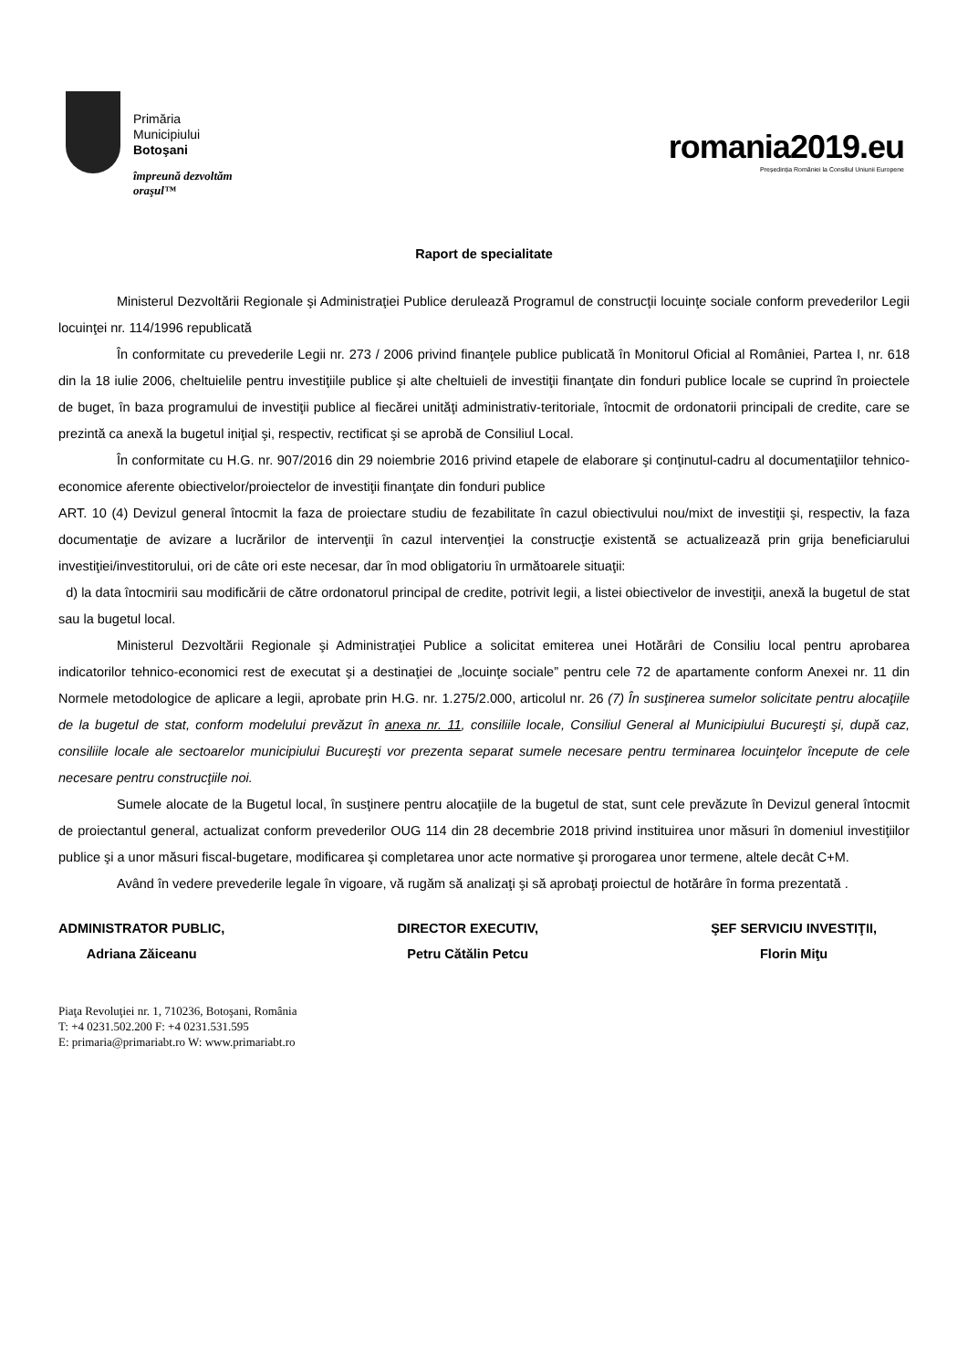Primăria
Municipiului
Botoşani
împreună dezvoltăm
oraşul™
romania2019.eu
Președinția României la Consiliul Uniunii Europene
Raport de specialitate
Ministerul Dezvoltării Regionale şi Administraţiei Publice derulează Programul de construcţii locuinţe sociale conform prevederilor Legii locuinţei nr. 114/1996 republicată
În conformitate cu prevederile Legii nr. 273 / 2006 privind finanţele publice publicată în Monitorul Oficial al României, Partea I, nr. 618 din la 18 iulie 2006, cheltuielile pentru investiţiile publice şi alte cheltuieli de investiţii finanţate din fonduri publice locale se cuprind în proiectele de buget, în baza programului de investiţii publice al fiecărei unităţi administrativ-teritoriale, întocmit de ordonatorii principali de credite, care se prezintă ca anexă la bugetul iniţial şi, respectiv, rectificat şi se aprobă de Consiliul Local.
În conformitate cu H.G. nr. 907/2016 din 29 noiembrie 2016 privind etapele de elaborare şi conţinutul-cadru al documentaţiilor tehnico-economice aferente obiectivelor/proiectelor de investiţii finanţate din fonduri publice
ART. 10 (4) Devizul general întocmit la faza de proiectare studiu de fezabilitate în cazul obiectivului nou/mixt de investiţii şi, respectiv, la faza documentaţie de avizare a lucrărilor de intervenţii în cazul intervenţiei la construcţie existentă se actualizează prin grija beneficiarului investiţiei/investitorului, ori de câte ori este necesar, dar în mod obligatoriu în următoarele situaţii:
d) la data întocmirii sau modificării de către ordonatorul principal de credite, potrivit legii, a listei obiectivelor de investiţii, anexă la bugetul de stat sau la bugetul local.
Ministerul Dezvoltării Regionale şi Administraţiei Publice a solicitat emiterea unei Hotărâri de Consiliu local pentru aprobarea indicatorilor tehnico-economici rest de executat şi a destinaţiei de „locuinţe sociale” pentru cele 72 de apartamente conform Anexei nr. 11 din Normele metodologice de aplicare a legii, aprobate prin H.G. nr. 1.275/2.000, articolul nr. 26 (7) În susţinerea sumelor solicitate pentru alocaţiile de la bugetul de stat, conform modelului prevăzut în anexa nr. 11, consiliile locale, Consiliul General al Municipiului Bucureşti şi, după caz, consiliile locale ale sectoarelor municipiului Bucureşti vor prezenta separat sumele necesare pentru terminarea locuinţelor începute de cele necesare pentru construcţiile noi.
Sumele alocate de la Bugetul local, în susţinere pentru alocaţiile de la bugetul de stat, sunt cele prevăzute în Devizul general întocmit de proiectantul general, actualizat conform prevederilor OUG 114 din 28 decembrie 2018 privind instituirea unor măsuri în domeniul investiţiilor publice şi a unor măsuri fiscal-bugetare, modificarea şi completarea unor acte normative şi prorogarea unor termene, altele decât C+M.
Având în vedere prevederile legale în vigoare, vă rugăm să analizaţi şi să aprobaţi proiectul de hotărâre în forma prezentată .
ADMINISTRATOR PUBLIC,
Adriana Zăiceanu
DIRECTOR EXECUTIV,
Petru Cătălin Petcu
ŞEF SERVICIU INVESTIŢII,
Florin Miţu
Piaţa Revoluţiei nr. 1, 710236, Botoşani, România
T: +4 0231.502.200 F: +4 0231.531.595
E: primaria@primariabt.ro W: www.primariabt.ro